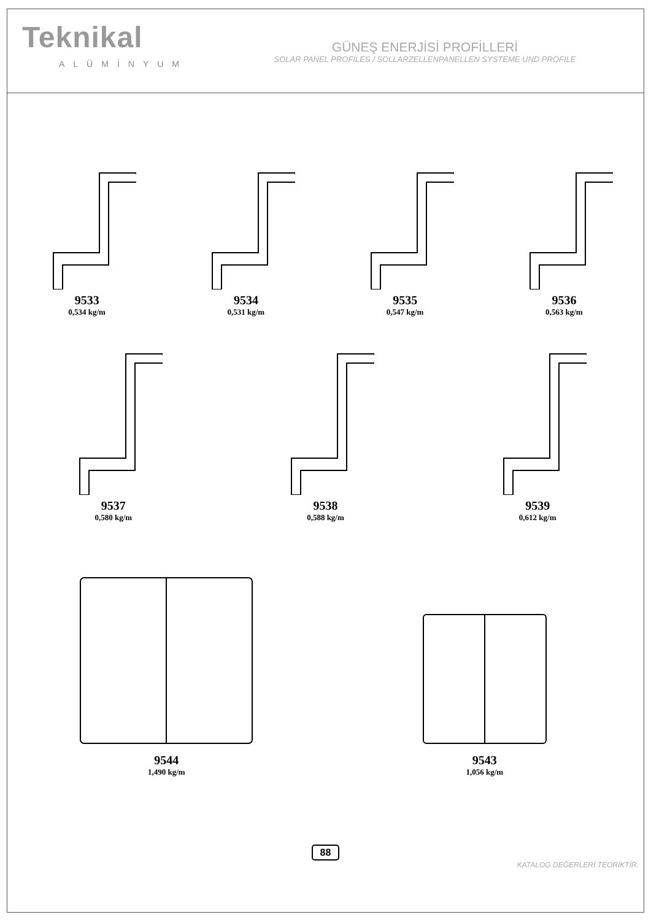Teknikal
ALÜMİNYUM
GÜNEŞ ENERJİSİ PROFİLLERİ
SOLAR PANEL PROFILES / SOLLARZELLENPANELLEN SYSTEME UND PROFILE
9533
0,534 kg/m
9534
0,531 kg/m
9535
0,547 kg/m
9536
0,563 kg/m
9537
0,580 kg/m
9538
0,588 kg/m
9539
0,612 kg/m
9544
1,490 kg/m
9543
1,056 kg/m
88
KATALOG DEĞERLERİ TEORİKTİR.